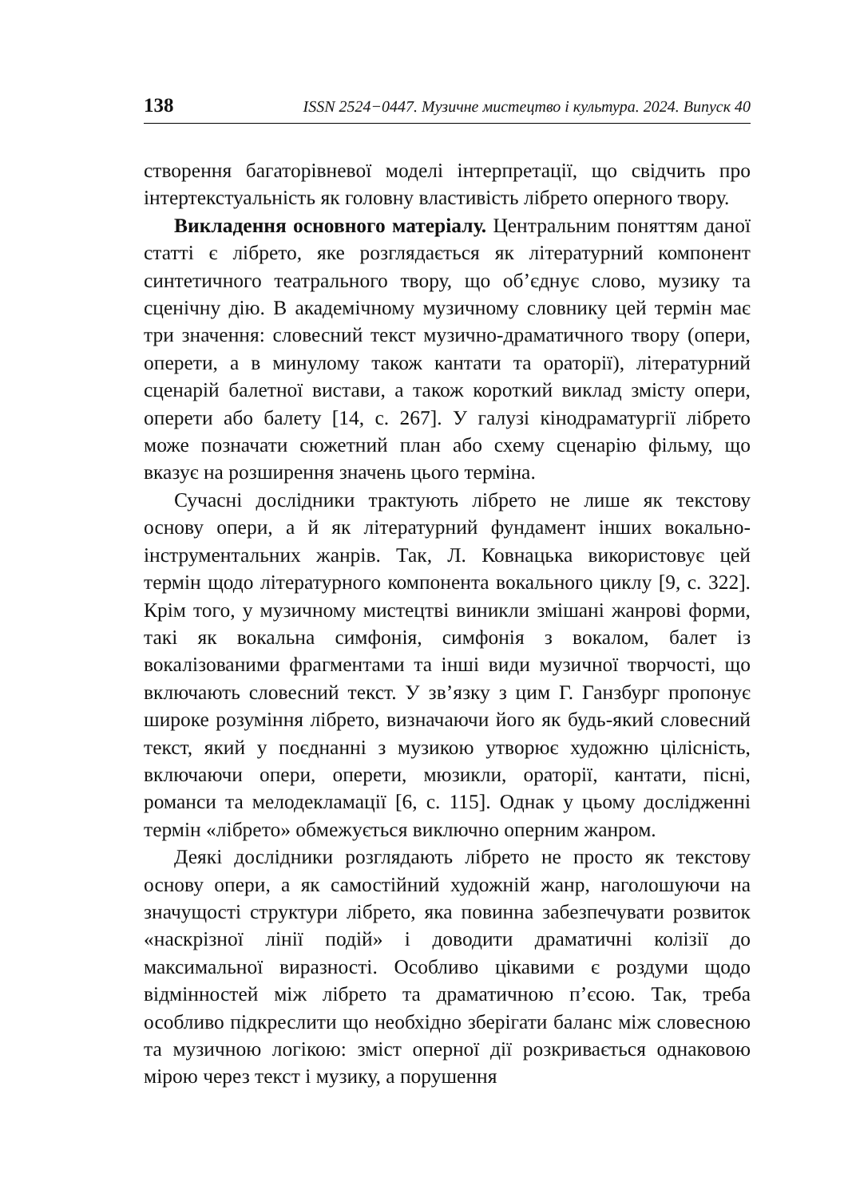138 ISSN 2524−0447. Музичне мистецтво і культура. 2024. Випуск 40
створення багаторівневої моделі інтерпретації, що свідчить про інтертекстуальність як головну властивість лібрето оперного твору.
Викладення основного матеріалу. Центральним поняттям даної статті є лібрето, яке розглядається як літературний компонент синтетичного театрального твору, що об’єднує слово, музику та сценічну дію. В академічному музичному словнику цей термін має три значення: словесний текст музично-драматичного твору (опери, оперети, а в минулому також кантати та ораторії), літературний сценарій балетної вистави, а також короткий виклад змісту опери, оперети або балету [14, с. 267]. У галузі кінодраматургії лібрето може позначати сюжетний план або схему сценарію фільму, що вказує на розширення значень цього терміна.
Сучасні дослідники трактують лібрето не лише як текстову основу опери, а й як літературний фундамент інших вокально-інструментальних жанрів. Так, Л. Ковнацька використовує цей термін щодо літературного компонента вокального циклу [9, с. 322]. Крім того, у музичному мистецтві виникли змішані жанрові форми, такі як вокальна симфонія, симфонія з вокалом, балет із вокалізованими фрагментами та інші види музичної творчості, що включають словесний текст. У зв’язку з цим Г. Ганзбург пропонує широке розуміння лібрето, визначаючи його як будь-який словесний текст, який у поєднанні з музикою утворює художню цілісність, включаючи опери, оперети, мюзикли, ораторії, кантати, пісні, романси та мелодекламації [6, с. 115]. Однак у цьому дослідженні термін «лібрето» обмежується виключно оперним жанром.
Деякі дослідники розглядають лібрето не просто як текстову основу опери, а як самостійний художній жанр, наголошуючи на значущості структури лібрето, яка повинна забезпечувати розвиток «наскрізної лінії подій» і доводити драматичні колізії до максимальної виразності. Особливо цікавими є роздуми щодо відмінностей між лібрето та драматичною п’єсою. Так, треба особливо підкреслити що необхідно зберігати баланс між словесною та музичною логікою: зміст оперної дії розкривається однаковою мірою через текст і музику, а порушення